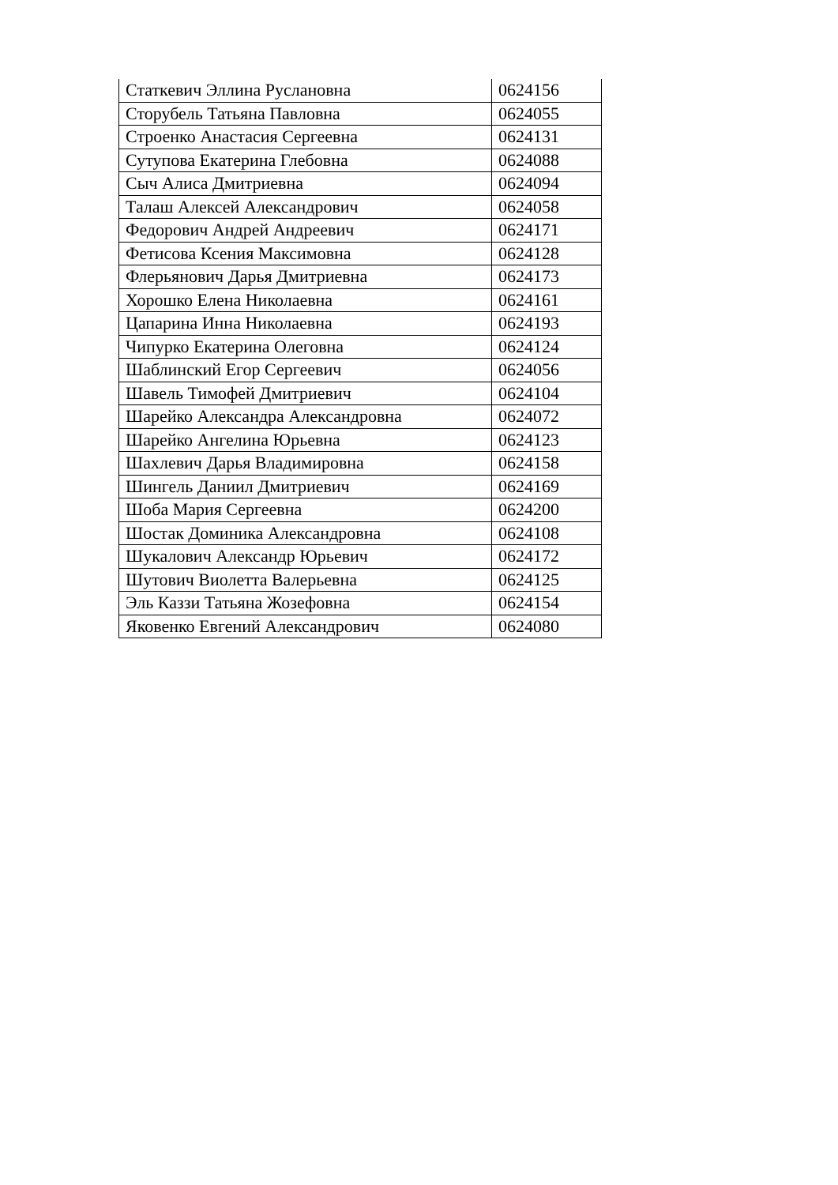| Статкевич Эллина Руслановна | 0624156 |
| Сторубель Татьяна Павловна | 0624055 |
| Строенко Анастасия Сергеевна | 0624131 |
| Сутупова Екатерина Глебовна | 0624088 |
| Сыч Алиса Дмитриевна | 0624094 |
| Талаш Алексей Александрович | 0624058 |
| Федорович Андрей Андреевич | 0624171 |
| Фетисова Ксения Максимовна | 0624128 |
| Флерьянович Дарья Дмитриевна | 0624173 |
| Хорошко Елена Николаевна | 0624161 |
| Цапарина Инна Николаевна | 0624193 |
| Чипурко Екатерина Олеговна | 0624124 |
| Шаблинский Егор Сергеевич | 0624056 |
| Шавель Тимофей Дмитриевич | 0624104 |
| Шарейко Александра Александровна | 0624072 |
| Шарейко Ангелина Юрьевна | 0624123 |
| Шахлевич Дарья Владимировна | 0624158 |
| Шингель Даниил Дмитриевич | 0624169 |
| Шоба Мария Сергеевна | 0624200 |
| Шостак Доминика Александровна | 0624108 |
| Шукалович Александр Юрьевич | 0624172 |
| Шутович Виолетта Валерьевна | 0624125 |
| Эль Каззи Татьяна Жозефовна | 0624154 |
| Яковенко Евгений Александрович | 0624080 |